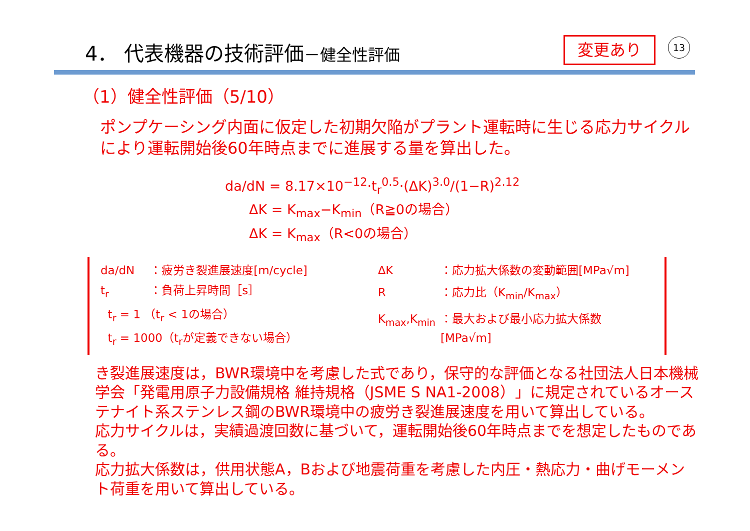4． 代表機器の技術評価－健全性評価 変更あり 13
（1）健全性評価（5/10）
ポンプケーシング内面に仮定した初期欠陥がプラント運転時に生じる応力サイクルにより運転開始後60年時点までに進展する量を算出した。
da/dN = 8.17×10<sup>−12</sup>·t<sub>r</sub><sup>0.5</sup>·(ΔK)<sup>3.0</sup>/(1−R)<sup>2.12</sup>
ΔK = K<sub>max</sub>−K<sub>min</sub>（R≧0の場合）
ΔK = K<sub>max</sub>（R<0の場合）
| da/dN | ：疲労き裂進展速度[m/cycle] |
| t<sub>r</sub> | ：負荷上昇時間［s］ |
| t<sub>r</sub> = 1 （t<sub>r</sub> < 1の場合） | |
| t<sub>r</sub> = 1000（t<sub>r</sub>が定義できない場合） | |
| ΔK | ：応力拡大係数の変動範囲[MPa√m] |
| R | ：応力比（K<sub>min</sub>/K<sub>max</sub>） |
| K<sub>max</sub>,K<sub>min</sub> | ：最大および最小応力拡大係数[MPa√m] |
き裂進展速度は，BWR環境中を考慮した式であり，保守的な評価となる社団法人日本機械学会「発電用原子力設備規格 維持規格（JSME S NA1-2008）」に規定されているオーステナイト系ステンレス鋼のBWR環境中の疲労き裂進展速度を用いて算出している。
応力サイクルは，実績過渡回数に基づいて，運転開始後60年時点までを想定したものである。
応力拡大係数は，供用状態A，Bおよび地震荷重を考慮した内圧・熱応力・曲げモーメント荷重を用いて算出している。